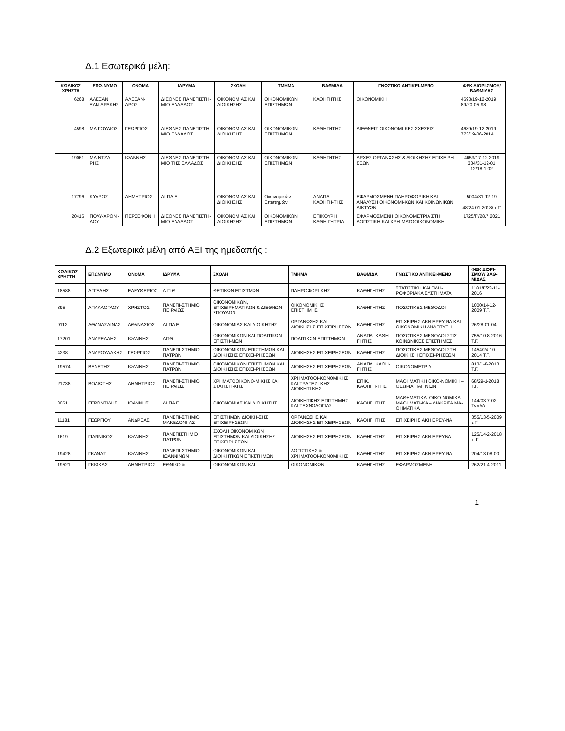Δ.1 Εσωτερικά μέλη:
| ΚΩΔΙΚΟΣ ΧΡΗΣΤΗ | ΕΠΩ-ΝΥΜΟ | ΟΝΟΜΑ | ΙΔΡΥΜΑ | ΣΧΟΛΗ | ΤΜΗΜΑ | ΒΑΘΜΙΔΑ | ΓΝΩΣΤΙΚΟ ΑΝΤΙΚΕΙ-ΜΕΝΟ | ΦΕΚ ΔΙΟΡΙ-ΣΜΟΥ/ΒΑΘΜΙΔΑΣ |
| --- | --- | --- | --- | --- | --- | --- | --- | --- |
| 6268 | ΑΛΕΞΑΝ ΞΑΝ-ΔΡΑΚΗΣ | ΑΛΕΞΑΝ-ΔΡΟΣ | ΔΙΕΘΝΕΣ ΠΑΝΕΠΙΣΤΗ-ΜΙΟ ΕΛΛΑΔΟΣ | ΟΙΚΟΝΟΜΙΑΣ ΚΑΙ ΔΙΟΙΚΗΣΗΣ | ΟΙΚΟΝΟΜΙΚΩΝ ΕΠΙΣΤΗΜΩΝ | ΚΑΘΗΓΗΤΗΣ | ΟΙΚΟΝΟΜΙΚΗ | 4693/19-12-2019 89/20-05-98 |
| 4598 | ΜΑ-ΓΟΥΛΙΟΣ | ΓΕΩΡΓΙΟΣ | ΔΙΕΘΝΕΣ ΠΑΝΕΠΙΣΤΗ-ΜΙΟ ΕΛΛΑΔΟΣ | ΟΙΚΟΝΟΜΙΑΣ ΚΑΙ ΔΙΟΙΚΗΣΗΣ | ΟΙΚΟΝΟΜΙΚΩΝ ΕΠΙΣΤΗΜΩΝ | ΚΑΘΗΓΗΤΗΣ | ΔΙΕΘΝΕΙΣ ΟΙΚΟΝΟΜΙ-ΚΕΣ ΣΧΕΣΕΙΣ | 4689/19-12-2019 773/19-06-2014 |
| 19061 | ΜΑ-ΝΤΖΑ-ΡΗΣ | ΙΩΑΝΝΗΣ | ΔΙΕΘΝΕΣ ΠΑΝΕΠΙΣΤΗ-ΜΙΟ ΤΗΣ ΕΛΛΑΔΟΣ | ΟΙΚΟΝΟΜΙΑΣ ΚΑΙ ΔΙΟΙΚΗΣΗΣ | ΟΙΚΟΝΟΜΙΚΩΝ ΕΠΙΣΤΗΜΩΝ | ΚΑΘΗΓΗΤΗΣ | ΑΡΧΕΣ ΟΡΓΑΝΩΣΗΣ & ΔΙΟΙΚΗΣΗΣ ΕΠΙΧΕΙΡΗ-ΣΕΩΝ | 4653/17-12-2019 334/31-12-01 12/18-1-02 |
| 17796 | ΚΥΔΡΟΣ | ΔΗΜΗΤΡΙΟΣ | ΔΙ.ΠΑ.Ε. | ΟΙΚΟΝΟΜΙΑΣ ΚΑΙ ΔΙΟΙΚΗΣΗΣ | Οικονομικών Επιστημών | ΑΝΑΠΛ. ΚΑΘΗΓΗ-ΤΗΣ | ΕΦΑΡΜΟΣΜΕΝΗ ΠΛΗΡΟΦΟΡΙΚΗ ΚΑΙ ΑΝΑΛΥΣΗ ΟΙΚΟΝΟΜΙ-ΚΩΝ ΚΑΙ ΚΟΙΝΩΝΙΚΩΝ ΔΙΚΤΥΩΝ | 5004/31-12-19 48/24.01.2018/ τ.Γ' |
| 20416 | ΠΟΛΥ-ΧΡΟΝΙ-ΔΟΥ | ΠΕΡΣΕΦΟΝΗ | ΔΙΕΘΝΕΣ ΠΑΝΕΠΙΣΤΗ-ΜΙΟ ΕΛΛΑΔΟΣ | ΟΙΚΟΝΟΜΙΑΣ ΚΑΙ ΔΙΟΙΚΗΣΗΣ | ΟΙΚΟΝΟΜΙΚΩΝ ΕΠΙΣΤΗΜΩΝ | ΕΠΙΚΟΥΡΗ ΚΑΘΗ-ΓΗΤΡΙΑ | ΕΦΑΡΜΟΣΜΕΝΗ ΟΙΚΟΝΟΜΕΤΡΙΑ ΣΤΗ ΛΟΓΙΣΤΙΚΗ ΚΑΙ ΧΡΗ-ΜΑΤΟΟΙΚΟΝΟΜΙΚΗ | 1725/Γ'/28.7.2021 |
Δ.2 Εξωτερικά μέλη από ΑΕΙ της ημεδαπής :
| ΚΩΔΙΚΟΣ ΧΡΗΣΤΗ | ΕΠΩΝΥΜΟ | ΟΝΟΜΑ | ΙΔΡΥΜΑ | ΣΧΟΛΗ | ΤΜΗΜΑ | ΒΑΘΜΙΔΑ | ΓΝΩΣΤΙΚΟ ΑΝΤΙΚΕΙ-ΜΕΝΟ | ΦΕΚ ΔΙΟΡΙ-ΣΜΟΥ/ ΒΑΘ-ΜΙΔΑΣ |
| --- | --- | --- | --- | --- | --- | --- | --- | --- |
| 18588 | ΑΓΓΕΛΗΣ | ΕΛΕΥΘΕΡΙΟΣ | Α.Π.Θ. | ΘΕΤΙΚΩΝ ΕΠΙΣΤΜΩΝ | ΠΛΗΡΟΦΟΡΙ-ΚΗΣ | ΚΑΘΗΓΗΤΗΣ | ΣΤΑΤΙΣΤΙΚΗ ΚΑΙ ΠΛΗ-ΡΟΦΟΡΙΑΚΑ ΣΥΣΤΗΜΑΤΑ | 1181/Γ/23-11-2016 |
| 395 | ΑΠΑΚΛΟΓΛΟΥ | ΧΡΗΣΤΟΣ | ΠΑΝΕΠΙ-ΣΤΗΜΙΟ ΠΕΙΡΑΙΩΣ | ΟΙΚΟΝΟΜΙΚΩΝ, ΕΠΙΧΕΙΡΗΜΑΤΙΚΩΝ & ΔΙΕΘΝΩΝ ΣΠΟΥΔΩΝ | ΟΙΚΟΝΟΜΙΚΗΣ ΕΠΙΣΤΗΜΗΣ | ΚΑΘΗΓΗΤΗΣ | ΠΟΣΟΤΙΚΕΣ ΜΕΘΟΔΟΙ | 1000/14-12-2009 Τ.Γ. |
| 9112 | ΑΘΑΝΑΣΑΙΝΑΣ | ΑΘΑΝΑΣΙΟΣ | ΔΙ.ΠΑ.Ε. | ΟΙΚΟΝΟΜΙΑΣ ΚΑΙ ΔΙΟΙΚΗΣΗΣ | ΟΡΓΑΝΩΣΗΣ ΚΑΙ ΔΙΟΙΚΗΣΗΣ ΕΠΙΧΕΙΡΗΣΕΩΝ | ΚΑΘΗΓΗΤΗΣ | ΕΠΙΧΕΙΡΗΣΙΑΚΗ ΕΡΕΥ-ΝΑ ΚΑΙ ΟΙΚΟΝΟΜΙΚΗ ΑΝΑΠΤΥΞΗ | 26/28-01-04 |
| 17201 | ΑΝΔΡΕΑΔΗΣ | ΙΩΑΝΝΗΣ | ΑΠΘ | ΟΙΚΟΝΟΜΙΚΩΝ ΚΑΙ ΠΟΛΙΤΙΚΩΝ ΕΠΙΣΤΗ-ΜΩΝ | ΠΟΛΙΤΙΚΩΝ ΕΠΙΣΤΗΜΩΝ | ΑΝΑΠΛ. ΚΑΘΗ-ΓΗΤΗΣ | ΠΟΣΟΤΙΚΕΣ ΜΕΘΟΔΟΙ ΣΤΙΣ ΚΟΙΝΩΝΙΚΕΣ ΕΠΙΣΤΗΜΕΣ | 755/10-8-2016 Τ.Γ. |
| 4238 | ΑΝΔΡΟΥΛΑΚΗΣ | ΓΕΩΡΓΙΟΣ | ΠΑΝΕΠΙ-ΣΤΗΜΙΟ ΠΑΤΡΩΝ | ΟΙΚΟΝΟΜΙΚΩΝ ΕΠΙΣΤΗΜΩΝ ΚΑΙ ΔΙΟΙΚΗΣΗΣ ΕΠΙΧΕΙ-ΡΗΣΕΩΝ | ΔΙΟΙΚΗΣΗΣ ΕΠΙΧΕΙΡΗΣΕΩΝ | ΚΑΘΗΓΗΤΗΣ | ΠΟΣΟΤΙΚΕΣ ΜΕΘΟΔΟΙ ΣΤΗ ΔΙΟΙΚΗΣΗ ΕΠΙΧΕΙ-ΡΗΣΕΩΝ | 1454/24-10-2014 Τ.Γ. |
| 19574 | ΒΕΝΕΤΗΣ | ΙΩΑΝΝΗΣ | ΠΑΝΕΠΙ-ΣΤΗΜΙΟ ΠΑΤΡΩΝ | ΟΙΚΟΝΟΜΙΚΩΝ ΕΠΙΣΤΗΜΩΝ ΚΑΙ ΔΙΟΙΚΗΣΗΣ ΕΠΙΧΕΙ-ΡΗΣΕΩΝ | ΔΙΟΙΚΗΣΗΣ ΕΠΙΧΕΙΡΗΣΕΩΝ | ΑΝΑΠΛ. ΚΑΘΗ-ΓΗΤΗΣ | ΟΙΚΟΝΟΜΕΤΡΙΑ | 813/1-8-2013 Τ.Γ. |
| 21738 | ΒΟΛΙΩΤΗΣ | ΔΗΜΗΤΡΙΟΣ | ΠΑΝΕΠΙ-ΣΤΗΜΙΟ ΠΕΙΡΑΙΩΣ | ΧΡΗΜΑΤΟΟΙΚΟΝΟ-ΜΙΚΗΣ ΚΑΙ ΣΤΑΤΙΣΤΙ-ΚΗΣ | ΧΡΗΜΑΤΟΟΙ-ΚΟΝΟΜΙΚΗΣ ΚΑΙ ΤΡΑΠΕΖΙ-ΚΗΣ ΔΙΟΙΚΗΤΙ-ΚΗΣ | ΕΠΙΚ. ΚΑΘΗΓΗ-ΤΗΣ | ΜΑΘΗΜΑΤΙΚΗ ΟΙΚΟ-ΝΟΜΙΚΗ – ΘΕΩΡΙΑ ΠΑΙΓΝΙΩΝ | 68/29-1-2018 Τ.Γ. |
| 3061 | ΓΕΡΟΝΤΙΔΗΣ | ΙΩΑΝΝΗΣ | ΔΙ.ΠΑ.Ε. | ΟΙΚΟΝΟΜΙΑΣ ΚΑΙ ΔΙΟΙΚΗΣΗΣ | ΔΙΟΙΚΗΤΙΚΗΣ ΕΠΙΣΤΗΜΗΣ ΚΑΙ ΤΕΧΝΟΛΟΓΙΑΣ | ΚΑΘΗΓΗΤΗΣ | ΜΑΘΗΜΑΤΙΚΑ- ΟΙΚΟ-ΝΟΜΙΚΑ ΜΑΘΗΜΑΤΙ-ΚΑ – ΔΙΑΚΡΙΤΑ ΜΑ-ΘΗΜΑΤΙΚΑ | 144/03-7-02 Τνπδδ |
| 11181 | ΓΕΩΡΓΙΟΥ | ΑΝΔΡΕΑΣ | ΠΑΝΕΠΙ-ΣΤΗΜΙΟ ΜΑΚΕΔΟΝΙ-ΑΣ | ΕΠΙΣΤΗΜΩΝ ΔΙΟΙΚΗ-ΣΗΣ ΕΠΙΧΕΙΡΗΣΕΩΝ | ΟΡΓΑΝΩΣΗΣ ΚΑΙ ΔΙΟΙΚΗΣΗΣ ΕΠΙΧΕΙΡΗΣΕΩΝ | ΚΑΘΗΓΗΤΗΣ | ΕΠΙΧΕΙΡΗΣΙΑΚΗ ΕΡΕΥ-ΝΑ | 355/13-5-2009 τ.Γ΄ |
| 1619 | ΓΙΑΝΝΙΚΟΣ | ΙΩΑΝΝΗΣ | ΠΑΝΕΠΙΣΤΗΜΙΟ ΠΑΤΡΩΝ | ΣΧΟΛΗ ΟΙΚΟΝΟΜΙΚΩΝ ΕΠΙΣΤΗΜΩΝ ΚΑΙ ΔΙΟΙΚΗΣΗΣ ΕΠΙΧΕΙΡΗΣΕΩΝ | ΔΙΟΙΚΗΣΗΣ ΕΠΙΧΕΙΡΗΣΕΩΝ | ΚΑΘΗΓΗΤΗΣ | ΕΠΙΧΕΙΡΗΣΙΑΚΗ ΕΡΕΥΝΑ | 125/14-2-2018 τ. Γ |
| 19428 | ΓΚΑΝΑΣ | ΙΩΑΝΝΗΣ | ΠΑΝΕΠΙ-ΣΤΗΜΙΟ ΙΩΑΝΝΙΝΩΝ | ΟΙΚΟΝΟΜΙΚΩΝ ΚΑΙ ΔΙΟΙΚΗΤΙΚΩΝ ΕΠΙ-ΣΤΗΜΩΝ | ΛΟΓΙΣΤΙΚΗΣ & ΧΡΗΜΑΤΟΟΙ-ΚΟΝΟΜΙΚΗΣ | ΚΑΘΗΓΗΤΗΣ | ΕΠΙΧΕΙΡΗΣΙΑΚΗ ΕΡΕΥ-ΝΑ | 204/13-08-00 |
| 19521 | ΓΚΙΩΚΑΣ | ΔΗΜΗΤΡΙΟΣ | ΕΘΝΙΚΟ & | ΟΙΚΟΝΟΜΙΚΩΝ ΚΑΙ | ΟΙΚΟΝΟΜΙΚΩΝ | ΚΑΘΗΓΗΤΗΣ | ΕΦΑΡΜΟΣΜΕΝΗ | 262/21-4-2011, |
1